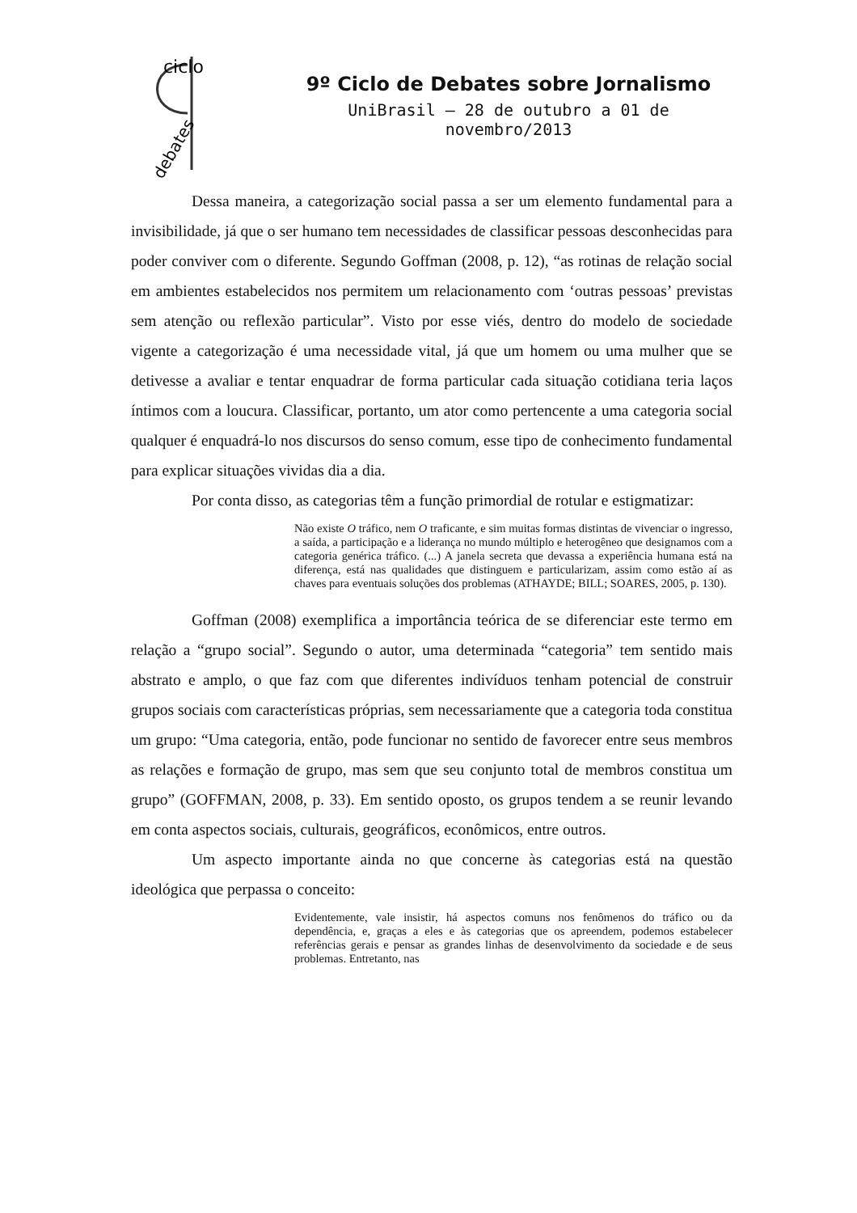ciclo
debates
9º Ciclo de Debates sobre Jornalismo
UniBrasil – 28 de outubro a 01 de novembro/2013
Dessa maneira, a categorização social passa a ser um elemento fundamental para a invisibilidade, já que o ser humano tem necessidades de classificar pessoas desconhecidas para poder conviver com o diferente. Segundo Goffman (2008, p. 12), “as rotinas de relação social em ambientes estabelecidos nos permitem um relacionamento com ‘outras pessoas’ previstas sem atenção ou reflexão particular”. Visto por esse viés, dentro do modelo de sociedade vigente a categorização é uma necessidade vital, já que um homem ou uma mulher que se detivesse a avaliar e tentar enquadrar de forma particular cada situação cotidiana teria laços íntimos com a loucura. Classificar, portanto, um ator como pertencente a uma categoria social qualquer é enquadrá-lo nos discursos do senso comum, esse tipo de conhecimento fundamental para explicar situações vividas dia a dia.
Por conta disso, as categorias têm a função primordial de rotular e estigmatizar:
Não existe O tráfico, nem O traficante, e sim muitas formas distintas de vivenciar o ingresso, a saída, a participação e a liderança no mundo múltiplo e heterogêneo que designamos com a categoria genérica tráfico. (...) A janela secreta que devassa a experiência humana está na diferença, está nas qualidades que distinguem e particularizam, assim como estão aí as chaves para eventuais soluções dos problemas (ATHAYDE; BILL; SOARES, 2005, p. 130).
Goffman (2008) exemplifica a importância teórica de se diferenciar este termo em relação a “grupo social”. Segundo o autor, uma determinada “categoria” tem sentido mais abstrato e amplo, o que faz com que diferentes indivíduos tenham potencial de construir grupos sociais com características próprias, sem necessariamente que a categoria toda constitua um grupo: “Uma categoria, então, pode funcionar no sentido de favorecer entre seus membros as relações e formação de grupo, mas sem que seu conjunto total de membros constitua um grupo” (GOFFMAN, 2008, p. 33). Em sentido oposto, os grupos tendem a se reunir levando em conta aspectos sociais, culturais, geográficos, econômicos, entre outros.
Um aspecto importante ainda no que concerne às categorias está na questão ideológica que perpassa o conceito:
Evidentemente, vale insistir, há aspectos comuns nos fenômenos do tráfico ou da dependência, e, graças a eles e às categorias que os apreendem, podemos estabelecer referências gerais e pensar as grandes linhas de desenvolvimento da sociedade e de seus problemas. Entretanto, nas